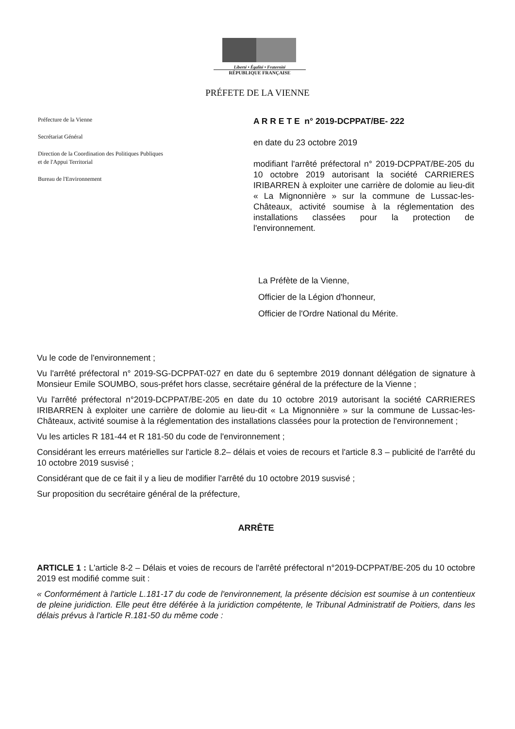Liberté • Égalité • Fraternité
RÉPUBLIQUE FRANÇAISE
PRÉFETE DE LA VIENNE
Préfecture de la Vienne
Secrétariat Général
Direction de la Coordination des Politiques Publiques
et de l'Appui Territorial
Bureau de l'Environnement
A R R E T E n° 2019-DCPPAT/BE- 222
en date du 23 octobre 2019
modifiant l'arrêté préfectoral n° 2019-DCPPAT/BE-205 du 10 octobre 2019 autorisant la société CARRIERES IRIBARREN à exploiter une carrière de dolomie au lieu-dit « La Mignonnière » sur la commune de Lussac-les-Châteaux, activité soumise à la réglementation des installations classées pour la protection de l'environnement.
La Préfète de la Vienne,
Officier de la Légion d'honneur,
Officier de l'Ordre National du Mérite.
Vu le code de l'environnement ;
Vu l'arrêté préfectoral n° 2019-SG-DCPPAT-027 en date du 6 septembre 2019 donnant délégation de signature à Monsieur Emile SOUMBO, sous-préfet hors classe, secrétaire général de la préfecture de la Vienne ;
Vu l'arrêté préfectoral n°2019-DCPPAT/BE-205 en date du 10 octobre 2019 autorisant la société CARRIERES IRIBARREN à exploiter une carrière de dolomie au lieu-dit « La Mignonnière » sur la commune de Lussac-les-Châteaux, activité soumise à la réglementation des installations classées pour la protection de l'environnement ;
Vu les articles R 181-44 et R 181-50 du code de l'environnement ;
Considérant les erreurs matérielles sur l'article 8.2– délais et voies de recours et l'article 8.3 – publicité de l'arrêté du 10 octobre 2019 susvisé ;
Considérant que de ce fait il y a lieu de modifier l'arrêté du 10 octobre 2019 susvisé ;
Sur proposition du secrétaire général de la préfecture,
ARRÊTE
ARTICLE 1 : L'article 8-2 – Délais et voies de recours de l'arrêté préfectoral n°2019-DCPPAT/BE-205 du 10 octobre 2019 est modifié comme suit :
« Conformément à l'article L.181-17 du code de l'environnement, la présente décision est soumise à un contentieux de pleine juridiction. Elle peut être déférée à la juridiction compétente, le Tribunal Administratif de Poitiers, dans les délais prévus à l'article R.181-50 du même code :